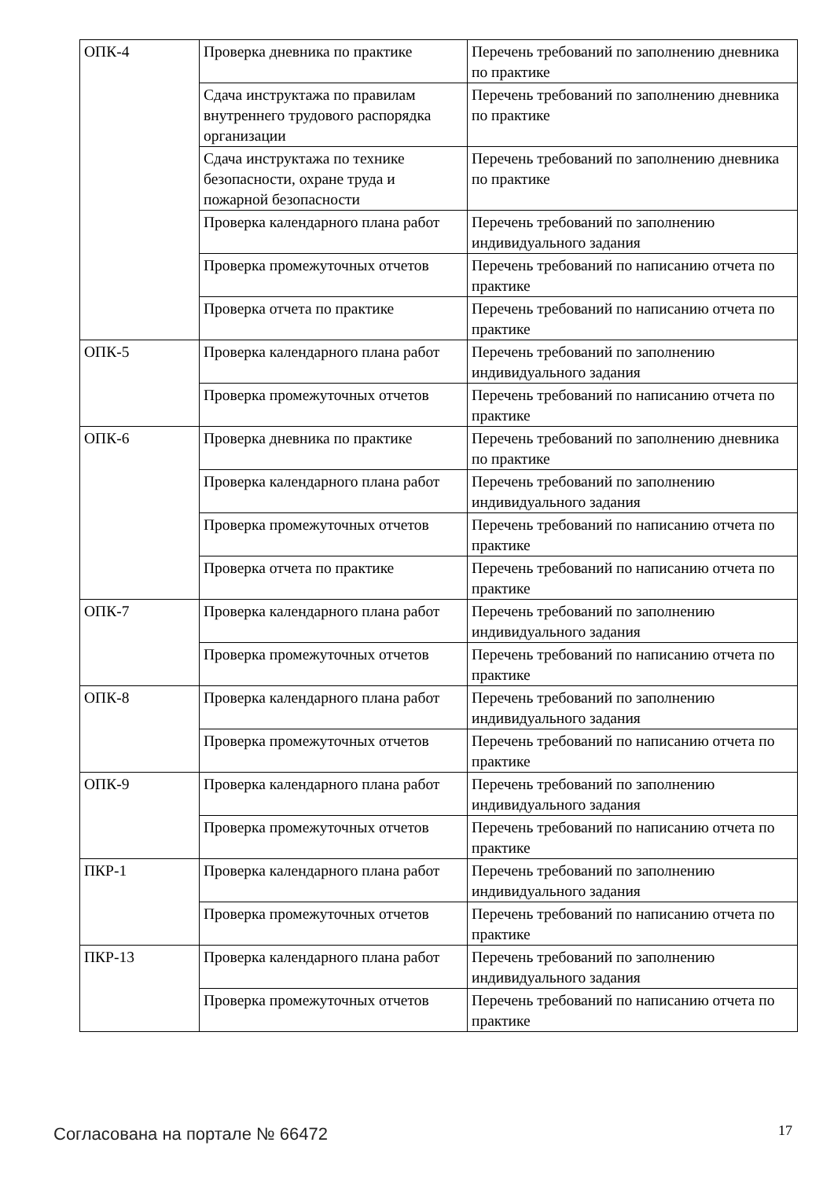| ОПК-4 | Проверка дневника по практике | Перечень требований по заполнению дневника по практике |
| | Сдача инструктажа по правилам внутреннего трудового распорядка организации | Перечень требований по заполнению дневника по практике |
| | Сдача инструктажа по технике безопасности, охране труда и пожарной безопасности | Перечень требований по заполнению дневника по практике |
| | Проверка календарного плана работ | Перечень требований по заполнению индивидуального задания |
| | Проверка промежуточных отчетов | Перечень требований по написанию отчета по практике |
| | Проверка отчета по практике | Перечень требований по написанию отчета по практике |
| ОПК-5 | Проверка календарного плана работ | Перечень требований по заполнению индивидуального задания |
| | Проверка промежуточных отчетов | Перечень требований по написанию отчета по практике |
| ОПК-6 | Проверка дневника по практике | Перечень требований по заполнению дневника по практике |
| | Проверка календарного плана работ | Перечень требований по заполнению индивидуального задания |
| | Проверка промежуточных отчетов | Перечень требований по написанию отчета по практике |
| | Проверка отчета по практике | Перечень требований по написанию отчета по практике |
| ОПК-7 | Проверка календарного плана работ | Перечень требований по заполнению индивидуального задания |
| | Проверка промежуточных отчетов | Перечень требований по написанию отчета по практике |
| ОПК-8 | Проверка календарного плана работ | Перечень требований по заполнению индивидуального задания |
| | Проверка промежуточных отчетов | Перечень требований по написанию отчета по практике |
| ОПК-9 | Проверка календарного плана работ | Перечень требований по заполнению индивидуального задания |
| | Проверка промежуточных отчетов | Перечень требований по написанию отчета по практике |
| ПКР-1 | Проверка календарного плана работ | Перечень требований по заполнению индивидуального задания |
| | Проверка промежуточных отчетов | Перечень требований по написанию отчета по практике |
| ПКР-13 | Проверка календарного плана работ | Перечень требований по заполнению индивидуального задания |
| | Проверка промежуточных отчетов | Перечень требований по написанию отчета по практике |
Согласована на портале № 66472 17